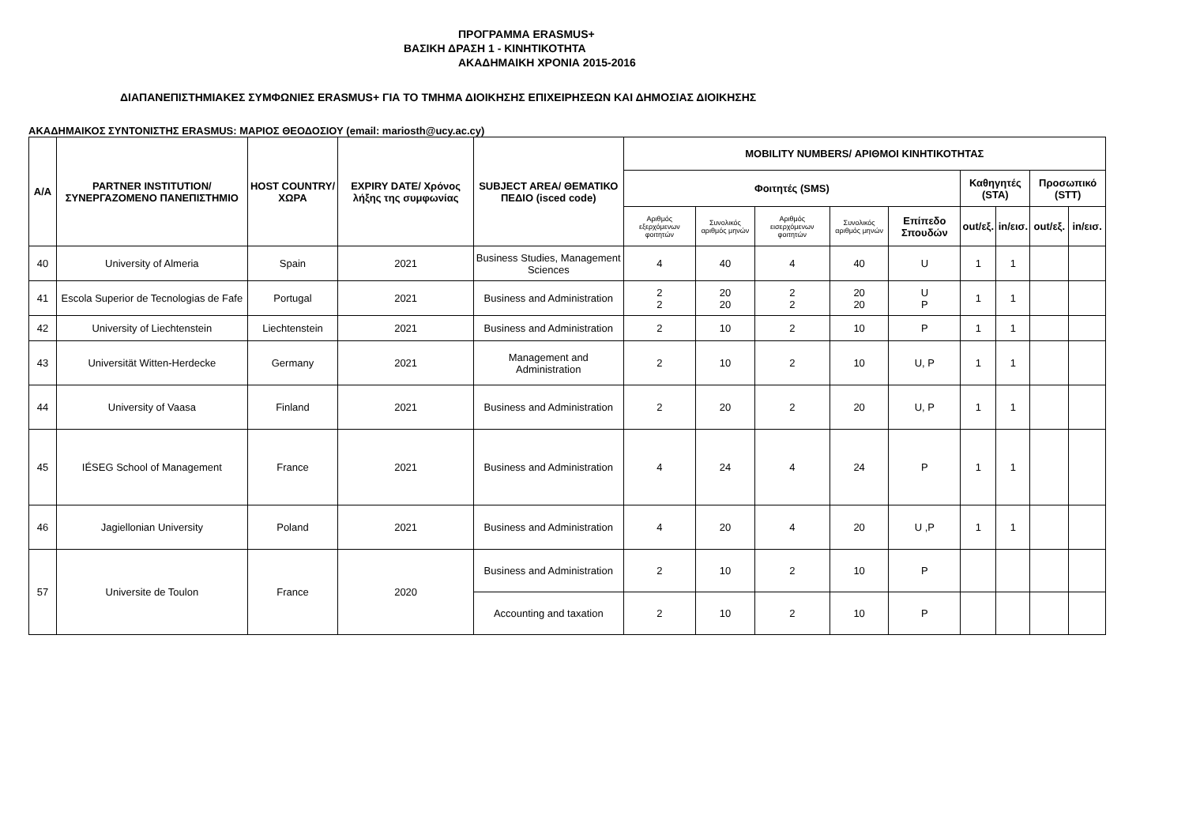ΠΡΟΓΡΑΜΜΑ ERASMUS+
ΒΑΣΙΚΗ ΔΡΑΣΗ 1 - ΚΙΝΗΤΙΚΟΤΗΤΑ
ΑΚΑΔΗΜΑΙΚΗ ΧΡΟΝΙΑ 2015-2016
ΔΙΑΠΑΝΕΠΙΣΤΗΜΙΑΚΕΣ ΣΥΜΦΩΝΙΕΣ ERASMUS+ ΓΙΑ ΤΟ ΤΜΗΜΑ ΔΙΟΙΚΗΣΗΣ ΕΠΙΧΕΙΡΗΣΕΩΝ ΚΑΙ ΔΗΜΟΣΙΑΣ ΔΙΟΙΚΗΣΗΣ
ΑΚΑΔΗΜΑΙΚΟΣ ΣΥΝΤΟΝΙΣΤΗΣ ERASMUS: ΜΑΡΙΟΣ ΘΕΟΔΟΣΙΟΥ (email: mariosth@ucy.ac.cy)
| A/A | PARTNER INSTITUTION/ ΣΥΝΕΡΓΑΖΟΜΕΝΟ ΠΑΝΕΠΙΣΤΗΜΙΟ | HOST COUNTRY/ ΧΩΡΑ | EXPIRY DATE/ Χρόνος λήξης της συμφωνίας | SUBJECT AREA/ ΘΕΜΑΤΙΚΟ ΠΕΔΙΟ (isced code) | MOBILITY NUMBERS/ ΑΡΙΘΜΟΙ ΚΙΝΗΤΙΚΟΤΗΤΑΣ | | | | | | | | |
| --- | --- | --- | --- | --- | --- | --- | --- | --- | --- | --- | --- | --- | --- |
| | | | | | Φοιτητές (SMS) | | | | | Καθηγητές (STA) | | Προσωπικό (STT) | |
| | | | | | Αριθμός εξερχόμενων φοιτητών | Συνολικός αριθμός μηνών | Αριθμός εισερχόμενων φοιτητών | Συνολικός αριθμός μηνών | Επίπεδο Σπουδών | out/εξ. | in/εισ. | out/εξ. | in/εισ. |
| 40 | University of Almeria | Spain | 2021 | Business Studies, Management Sciences | 4 | 40 | 4 | 40 | U | 1 | 1 | | |
| 41 | Escola Superior de Tecnologias de Fafe | Portugal | 2021 | Business and Administration | 2 2 | 20 20 | 2 2 | 20 20 | U P | 1 | 1 | | |
| 42 | University of Liechtenstein | Liechtenstein | 2021 | Business and Administration | 2 | 10 | 2 | 10 | P | 1 | 1 | | |
| 43 | Universität Witten-Herdecke | Germany | 2021 | Management and Administration | 2 | 10 | 2 | 10 | U, P | 1 | 1 | | |
| 44 | University of Vaasa | Finland | 2021 | Business and Administration | 2 | 20 | 2 | 20 | U, P | 1 | 1 | | |
| 45 | IÉSEG School of Management | France | 2021 | Business and Administration | 4 | 24 | 4 | 24 | P | 1 | 1 | | |
| 46 | Jagiellonian University | Poland | 2021 | Business and Administration | 4 | 20 | 4 | 20 | U ,P | 1 | 1 | | |
| 57 | Universite de Toulon | France | 2020 | Business and Administration | 2 | 10 | 2 | 10 | P | | | | |
| | | | | Accounting and taxation | 2 | 10 | 2 | 10 | P | | | | |